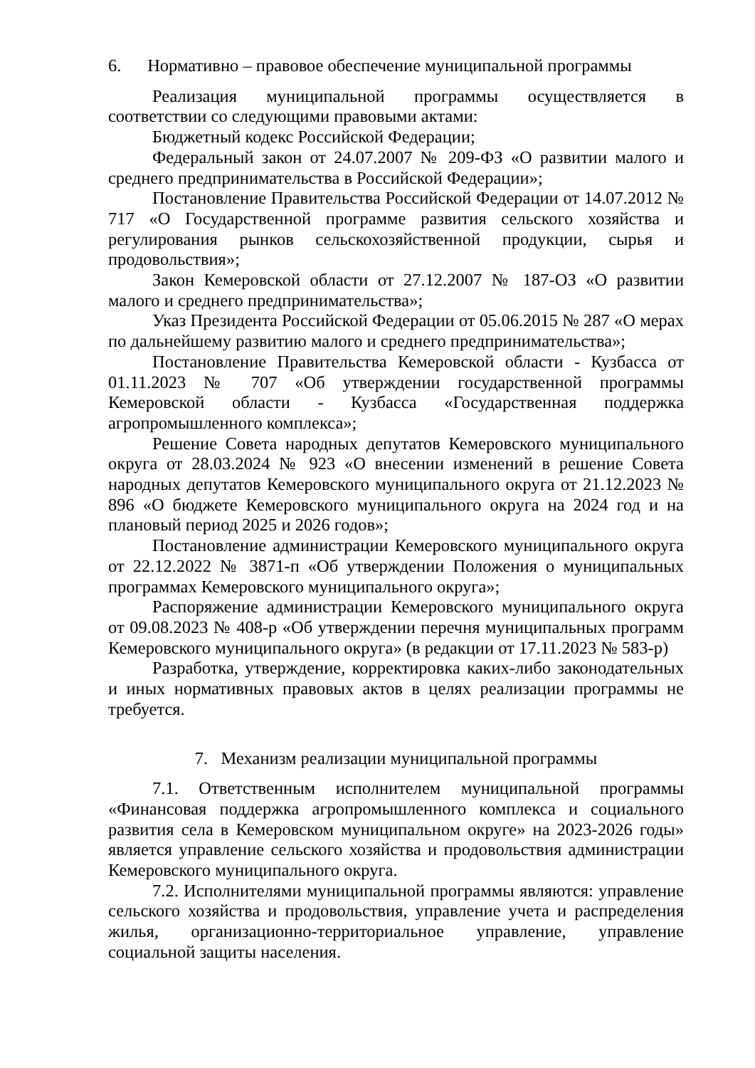6. Нормативно – правовое обеспечение муниципальной программы
Реализация муниципальной программы осуществляется в соответствии со следующими правовыми актами:
Бюджетный кодекс Российской Федерации;
Федеральный закон от 24.07.2007 № 209-ФЗ «О развитии малого и среднего предпринимательства в Российской Федерации»;
Постановление Правительства Российской Федерации от 14.07.2012 № 717 «О Государственной программе развития сельского хозяйства и регулирования рынков сельскохозяйственной продукции, сырья и продовольствия»;
Закон Кемеровской области от 27.12.2007 № 187-ОЗ «О развитии малого и среднего предпринимательства»;
Указ Президента Российской Федерации от 05.06.2015 № 287 «О мерах по дальнейшему развитию малого и среднего предпринимательства»;
Постановление Правительства Кемеровской области - Кузбасса от 01.11.2023 № 707 «Об утверждении государственной программы Кемеровской области - Кузбасса «Государственная поддержка агропромышленного комплекса»;
Решение Совета народных депутатов Кемеровского муниципального округа от 28.03.2024 № 923 «О внесении изменений в решение Совета народных депутатов Кемеровского муниципального округа от 21.12.2023 № 896 «О бюджете Кемеровского муниципального округа на 2024 год и на плановый период 2025 и 2026 годов»;
Постановление администрации Кемеровского муниципального округа от 22.12.2022 № 3871-п «Об утверждении Положения о муниципальных программах Кемеровского муниципального округа»;
Распоряжение администрации Кемеровского муниципального округа от 09.08.2023 № 408-р «Об утверждении перечня муниципальных программ Кемеровского муниципального округа» (в редакции от 17.11.2023 № 583-р)
Разработка, утверждение, корректировка каких-либо законодательных и иных нормативных правовых актов в целях реализации программы не требуется.
7. Механизм реализации муниципальной программы
7.1. Ответственным исполнителем муниципальной программы «Финансовая поддержка агропромышленного комплекса и социального развития села в Кемеровском муниципальном округе» на 2023-2026 годы» является управление сельского хозяйства и продовольствия администрации Кемеровского муниципального округа.
7.2. Исполнителями муниципальной программы являются: управление сельского хозяйства и продовольствия, управление учета и распределения жилья, организационно-территориальное управление, управление социальной защиты населения.